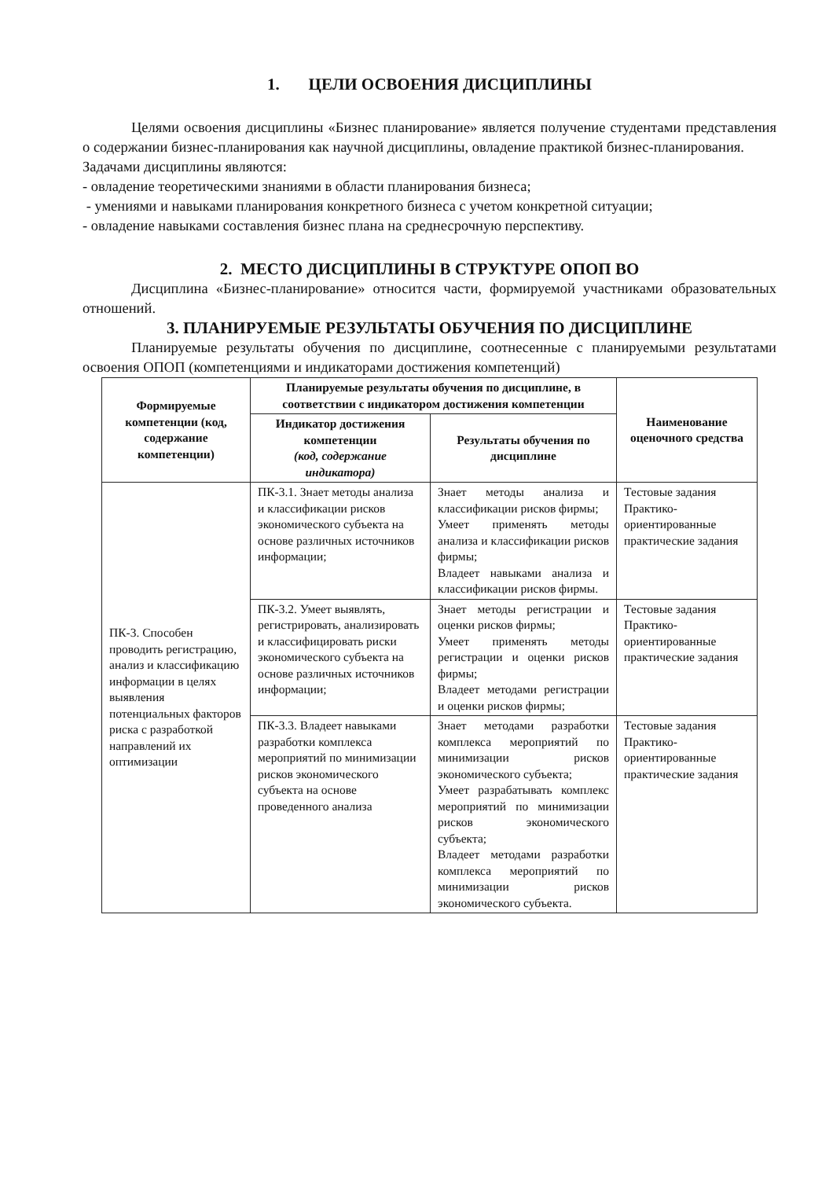1. ЦЕЛИ ОСВОЕНИЯ ДИСЦИПЛИНЫ
Целями освоения дисциплины «Бизнес планирование» является получение студентами представления о содержании бизнес-планирования как научной дисциплины, овладение практикой бизнес-планирования.
Задачами дисциплины являются:
- овладение теоретическими знаниями в области планирования бизнеса;
- умениями и навыками планирования конкретного бизнеса с учетом конкретной ситуации;
- овладение навыками составления бизнес плана на среднесрочную перспективу.
2. МЕСТО ДИСЦИПЛИНЫ В СТРУКТУРЕ ОПОП ВО
Дисциплина «Бизнес-планирование» относится части, формируемой участниками образовательных отношений.
3. ПЛАНИРУЕМЫЕ РЕЗУЛЬТАТЫ ОБУЧЕНИЯ ПО ДИСЦИПЛИНЕ
Планируемые результаты обучения по дисциплине, соотнесенные с планируемыми результатами освоения ОПОП (компетенциями и индикаторами достижения компетенций)
| Формируемые компетенции (код, содержание компетенции) | Планируемые результаты обучения по дисциплине, в соответствии с индикатором достижения компетенции | | Наименование оценочного средства |
| --- | --- | --- | --- |
| | Индикатор достижения компетенции (код, содержание индикатора) | Результаты обучения по дисциплине | |
| ПК-3. Способен проводить регистрацию, анализ и классификацию информации в целях выявления потенциальных факторов риска с разработкой направлений их оптимизации | ПК-3.1. Знает методы анализа и классификации рисков экономического субъекта на основе различных источников информации; | Знает методы анализа и классификации рисков фирмы; Умеет применять методы анализа и классификации рисков фирмы; Владеет навыками анализа и классификации рисков фирмы. | Тестовые задания Практико-ориентированные практические задания |
| | ПК-3.2. Умеет выявлять, регистрировать, анализировать и классифицировать риски экономического субъекта на основе различных источников информации; | Знает методы регистрации и оценки рисков фирмы; Умеет применять методы регистрации и оценки рисков фирмы; Владеет методами регистрации и оценки рисков фирмы; | Тестовые задания Практико-ориентированные практические задания |
| | ПК-3.3. Владеет навыками разработки комплекса мероприятий по минимизации рисков экономического субъекта на основе проведенного анализа | Знает методами разработки комплекса мероприятий по минимизации рисков экономического субъекта; Умеет разрабатывать комплекс мероприятий по минимизации рисков экономического субъекта; Владеет методами разработки комплекса мероприятий по минимизации рисков экономического субъекта. | Тестовые задания Практико-ориентированные практические задания |